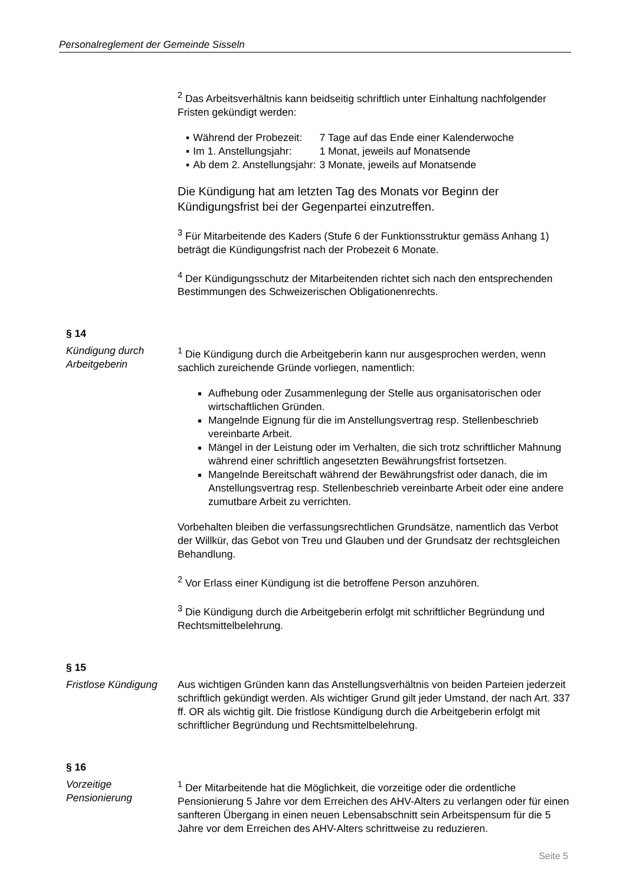Personalreglement der Gemeinde Sisseln
<sup>2</sup> Das Arbeitsverhältnis kann beidseitig schriftlich unter Einhaltung nachfolgender Fristen gekündigt werden:
| ▪ | Während der Probezeit: | 7 Tage auf das Ende einer Kalenderwoche |
| ▪ | Im 1. Anstellungsjahr: | 1 Monat, jeweils auf Monatsende |
| ▪ | Ab dem 2. Anstellungsjahr: | 3 Monate, jeweils auf Monatsende |
Die Kündigung hat am letzten Tag des Monats vor Beginn der Kündigungsfrist bei der Gegenpartei einzutreffen.
<sup>3</sup> Für Mitarbeitende des Kaders (Stufe 6 der Funktionsstruktur gemäss Anhang 1) beträgt die Kündigungsfrist nach der Probezeit 6 Monate.
<sup>4</sup> Der Kündigungsschutz der Mitarbeitenden richtet sich nach den entsprechenden Bestimmungen des Schweizerischen Obligationenrechts.
§ 14
Kündigung durch Arbeitgeberin
<sup>1</sup> Die Kündigung durch die Arbeitgeberin kann nur ausgesprochen werden, wenn sachlich zureichende Gründe vorliegen, namentlich:
Aufhebung oder Zusammenlegung der Stelle aus organisatorischen oder wirtschaftlichen Gründen.
Mangelnde Eignung für die im Anstellungsvertrag resp. Stellenbeschrieb vereinbarte Arbeit.
Mängel in der Leistung oder im Verhalten, die sich trotz schriftlicher Mahnung während einer schriftlich angesetzten Bewährungsfrist fortsetzen.
Mangelnde Bereitschaft während der Bewährungsfrist oder danach, die im Anstellungsvertrag resp. Stellenbeschrieb vereinbarte Arbeit oder eine andere zumutbare Arbeit zu verrichten.
Vorbehalten bleiben die verfassungsrechtlichen Grundsätze, namentlich das Verbot der Willkür, das Gebot von Treu und Glauben und der Grundsatz der rechtsgleichen Behandlung.
<sup>2</sup> Vor Erlass einer Kündigung ist die betroffene Person anzuhören.
<sup>3</sup> Die Kündigung durch die Arbeitgeberin erfolgt mit schriftlicher Begründung und Rechtsmittelbelehrung.
§ 15
Fristlose Kündigung
Aus wichtigen Gründen kann das Anstellungsverhältnis von beiden Parteien jederzeit schriftlich gekündigt werden. Als wichtiger Grund gilt jeder Umstand, der nach Art. 337 ff. OR als wichtig gilt. Die fristlose Kündigung durch die Arbeitgeberin erfolgt mit schriftlicher Begründung und Rechtsmittelbelehrung.
§ 16
Vorzeitige Pensionierung
<sup>1</sup> Der Mitarbeitende hat die Möglichkeit, die vorzeitige oder die ordentliche Pensionierung 5 Jahre vor dem Erreichen des AHV-Alters zu verlangen oder für einen sanfteren Übergang in einen neuen Lebensabschnitt sein Arbeitspensum für die 5 Jahre vor dem Erreichen des AHV-Alters schrittweise zu reduzieren.
Seite 5